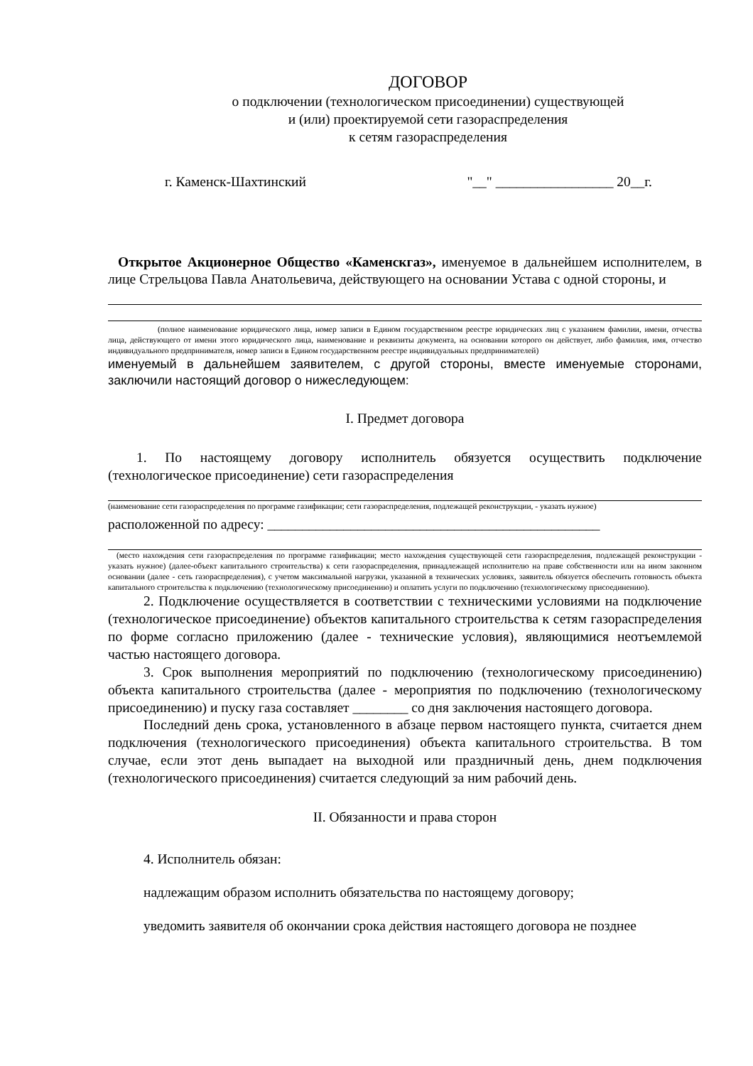ДОГОВОР
о подключении (технологическом присоединении) существующей
и (или) проектируемой сети газораспределения
к сетям газораспределения
г. Каменск-Шахтинский "__" _________________ 20__г.
Открытое Акционерное Общество «Каменскгаз», именуемое в дальнейшем исполнителем, в лице Стрельцова Павла Анатольевича, действующего на основании Устава с одной стороны, и
(полное наименование юридического лица, номер записи в Едином государственном реестре юридических лиц с указанием фамилии, имени, отчества лица, действующего от имени этого юридического лица, наименование и реквизиты документа, на основании которого он действует, либо фамилия, имя, отчество индивидуального предпринимателя, номер записи в Едином государственном реестре индивидуальных предпринимателей)
именуемый в дальнейшем заявителем, с другой стороны, вместе именуемые сторонами, заключили настоящий договор о нижеследующем:
I. Предмет договора
1. По настоящему договору исполнитель обязуется осуществить подключение (технологическое присоединение) сети газораспределения
(наименование сети газораспределения по программе газификации; сети газораспределения, подлежащей реконструкции, - указать нужное)
расположенной по адресу: ________________________________________________
(место нахождения сети газораспределения по программе газификации; место нахождения существующей сети газораспределения, подлежащей реконструкции - указать нужное) (далее-объект капитального строительства) к сети газораспределения, принадлежащей исполнителю на праве собственности или на ином законном основании (далее - сеть газораспределения), с учетом максимальной нагрузки, указанной в технических условиях, заявитель обязуется обеспечить готовность объекта капитального строительства к подключению (технологическому присоединению) и оплатить услуги по подключению (технологическому присоединению).
2. Подключение осуществляется в соответствии с техническими условиями на подключение (технологическое присоединение) объектов капитального строительства к сетям газораспределения по форме согласно приложению (далее - технические условия), являющимися неотъемлемой частью настоящего договора.
3. Срок выполнения мероприятий по подключению (технологическому присоединению) объекта капитального строительства (далее - мероприятия по подключению (технологическому присоединению) и пуску газа составляет ________ со дня заключения настоящего договора.
Последний день срока, установленного в абзаце первом настоящего пункта, считается днем подключения (технологического присоединения) объекта капитального строительства. В том случае, если этот день выпадает на выходной или праздничный день, днем подключения (технологического присоединения) считается следующий за ним рабочий день.
II. Обязанности и права сторон
4. Исполнитель обязан:
надлежащим образом исполнить обязательства по настоящему договору;
уведомить заявителя об окончании срока действия настоящего договора не позднее